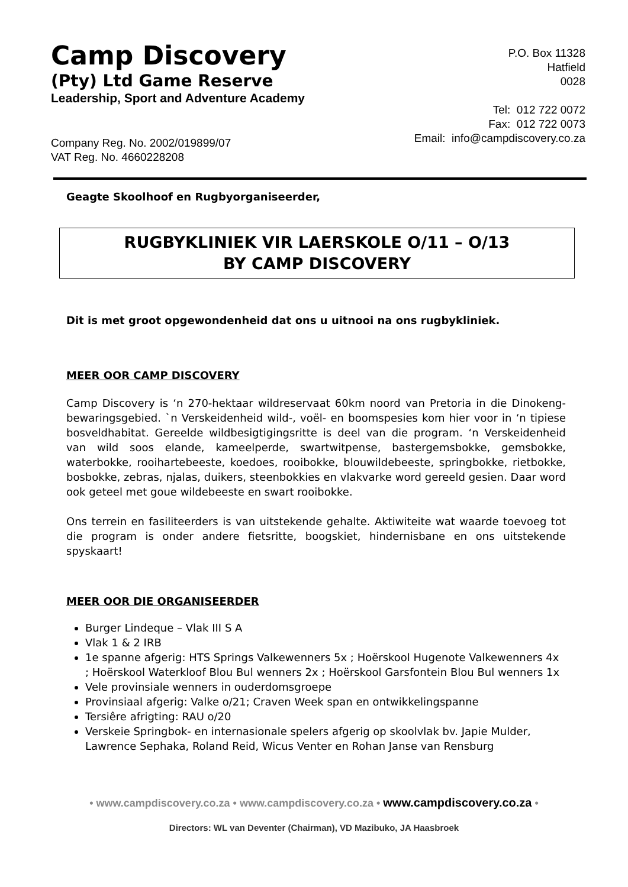Camp Discovery
(Pty) Ltd Game Reserve
Leadership, Sport and Adventure Academy
Company Reg. No. 2002/019899/07
VAT Reg. No. 4660228208
P.O. Box 11328
Hatfield
0028
Tel: 012 722 0072
Fax: 012 722 0073
Email: info@campdiscovery.co.za
Geagte Skoolhoof en Rugbyorganiseerder,
RUGBYKLINIEK VIR LAERSKOLE O/11 – O/13
BY CAMP DISCOVERY
Dit is met groot opgewondenheid dat ons u uitnooi na ons rugbykliniek.
MEER OOR CAMP DISCOVERY
Camp Discovery is ‘n 270-hektaar wildreservaat 60km noord van Pretoria in die Dinokeng-bewaringsgebied. `n Verskeidenheid wild-, voël- en boomspesies kom hier voor in ‘n tipiese bosveldhabitat. Gereelde wildbesigtigingsritte is deel van die program. ‘n Verskeidenheid van wild soos elande, kameelperde, swartwitpense, bastergemsbokke, gemsbokke, waterbokke, rooihartebeeste, koedoes, rooibokke, blouwildebeeste, springbokke, rietbokke, bosbokke, zebras, njalas, duikers, steenbokkies en vlakvarke word gereeld gesien. Daar word ook geteel met goue wildebeeste en swart rooibokke.
Ons terrein en fasiliteerders is van uitstekende gehalte. Aktiwiteite wat waarde toevoeg tot die program is onder andere fietsritte, boogskiet, hindernisbane en ons uitstekende spyskaart!
MEER OOR DIE ORGANISEERDER
Burger Lindeque – Vlak III S A
Vlak 1 & 2 IRB
1e spanne afgerig: HTS Springs Valkewenners 5x ; Hoërskool Hugenote Valkewenners 4x ; Hoërskool Waterkloof Blou Bul wenners 2x ; Hoërskool Garsfontein Blou Bul wenners 1x
Vele provinsiale wenners in ouderdomsgroepe
Provinsiaal afgerig: Valke o/21; Craven Week span en ontwikkelingspanne
Tersiêre afrigting: RAU o/20
Verskeie Springbok- en internasionale spelers afgerig op skoolvlak bv. Japie Mulder, Lawrence Sephaka, Roland Reid, Wicus Venter en Rohan Janse van Rensburg
• www.campdiscovery.co.za • www.campdiscovery.co.za • www.campdiscovery.co.za •
Directors: WL van Deventer (Chairman), VD Mazibuko, JA Haasbroek